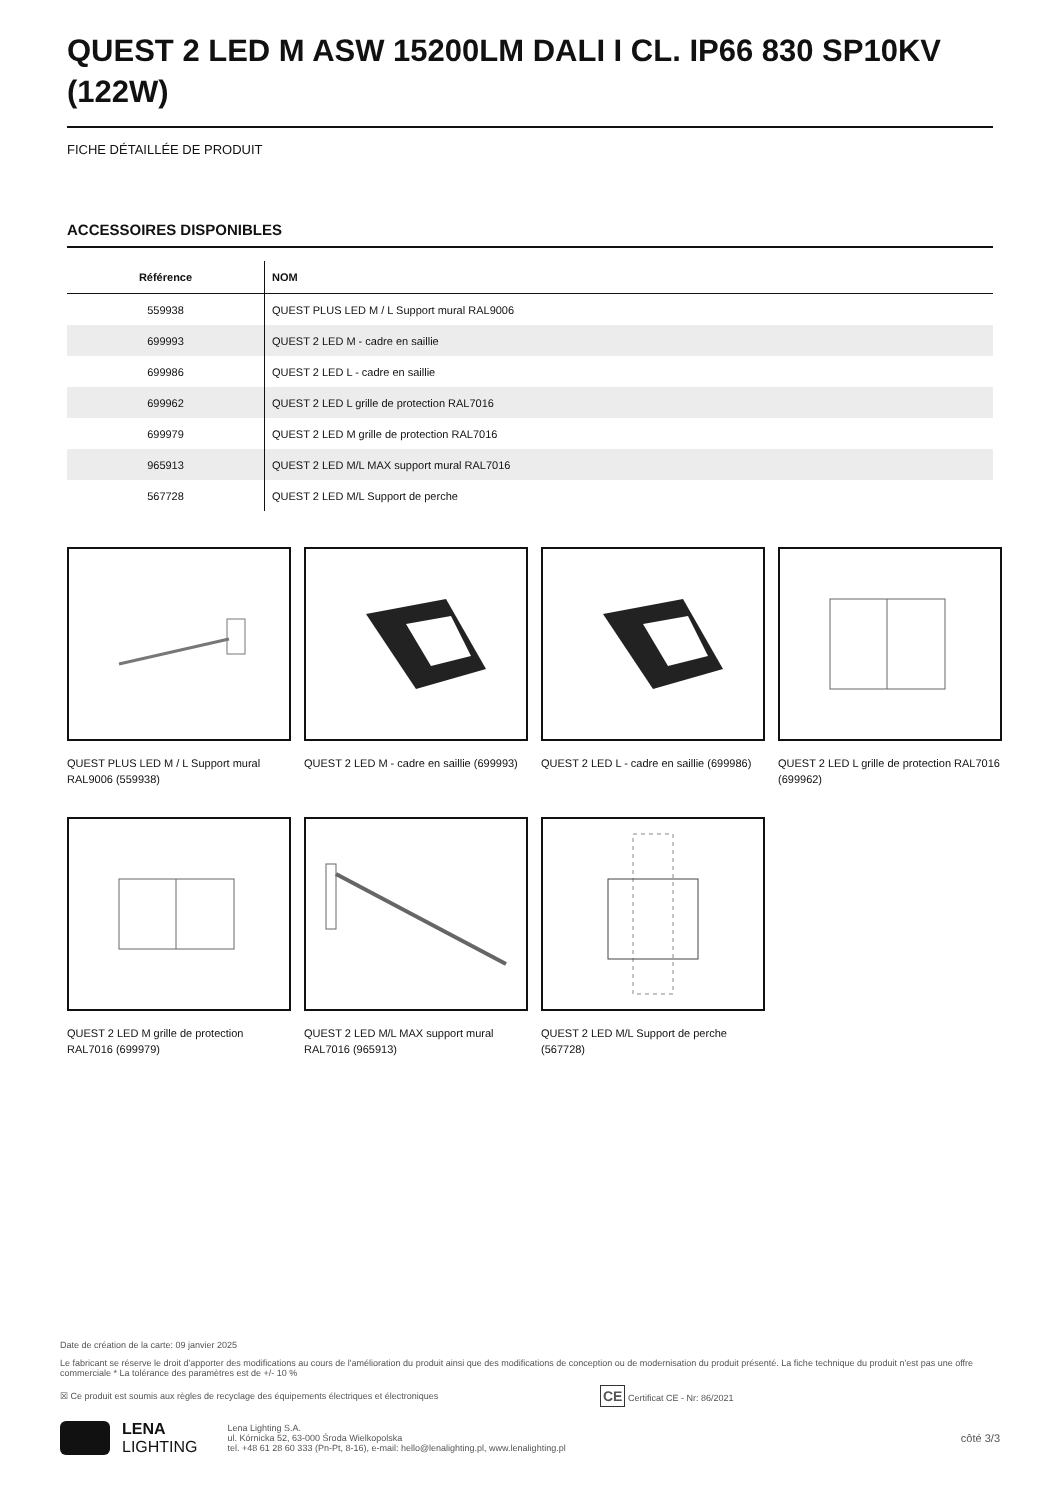QUEST 2 LED M ASW 15200LM DALI I CL. IP66 830 SP10KV (122W)
FICHE DÉTAILLÉE DE PRODUIT
ACCESSOIRES DISPONIBLES
| Référence | NOM |
| --- | --- |
| 559938 | QUEST PLUS LED M / L Support mural RAL9006 |
| 699993 | QUEST 2 LED M - cadre en saillie |
| 699986 | QUEST 2 LED L - cadre en saillie |
| 699962 | QUEST 2 LED L grille de protection RAL7016 |
| 699979 | QUEST 2 LED M grille de protection RAL7016 |
| 965913 | QUEST 2 LED M/L MAX support mural RAL7016 |
| 567728 | QUEST 2 LED M/L Support de perche |
QUEST PLUS LED M / L Support mural RAL9006 (559938)
QUEST 2 LED M - cadre en saillie (699993)
QUEST 2 LED L - cadre en saillie (699986)
QUEST 2 LED L grille de protection RAL7016 (699962)
QUEST 2 LED M grille de protection RAL7016 (699979)
QUEST 2 LED M/L MAX support mural RAL7016 (965913)
QUEST 2 LED M/L Support de perche (567728)
Date de création de la carte: 09 janvier 2025
Le fabricant se réserve le droit d'apporter des modifications au cours de l'amélioration du produit ainsi que des modifications de conception ou de modernisation du produit présenté. La fiche technique du produit n'est pas une offre commerciale * La tolérance des paramètres est de +/- 10 %
☒ Ce produit est soumis aux règles de recyclage des équipements électriques et électroniques CE Certificat CE - Nr: 86/2021
LENA
LIGHTING
Lena Lighting S.A.
ul. Kórnicka 52, 63-000 Środa Wielkopolska
tel. +48 61 28 60 333 (Pn-Pt, 8-16), e-mail: hello@lenalighting.pl, www.lenalighting.pl
côté 3/3